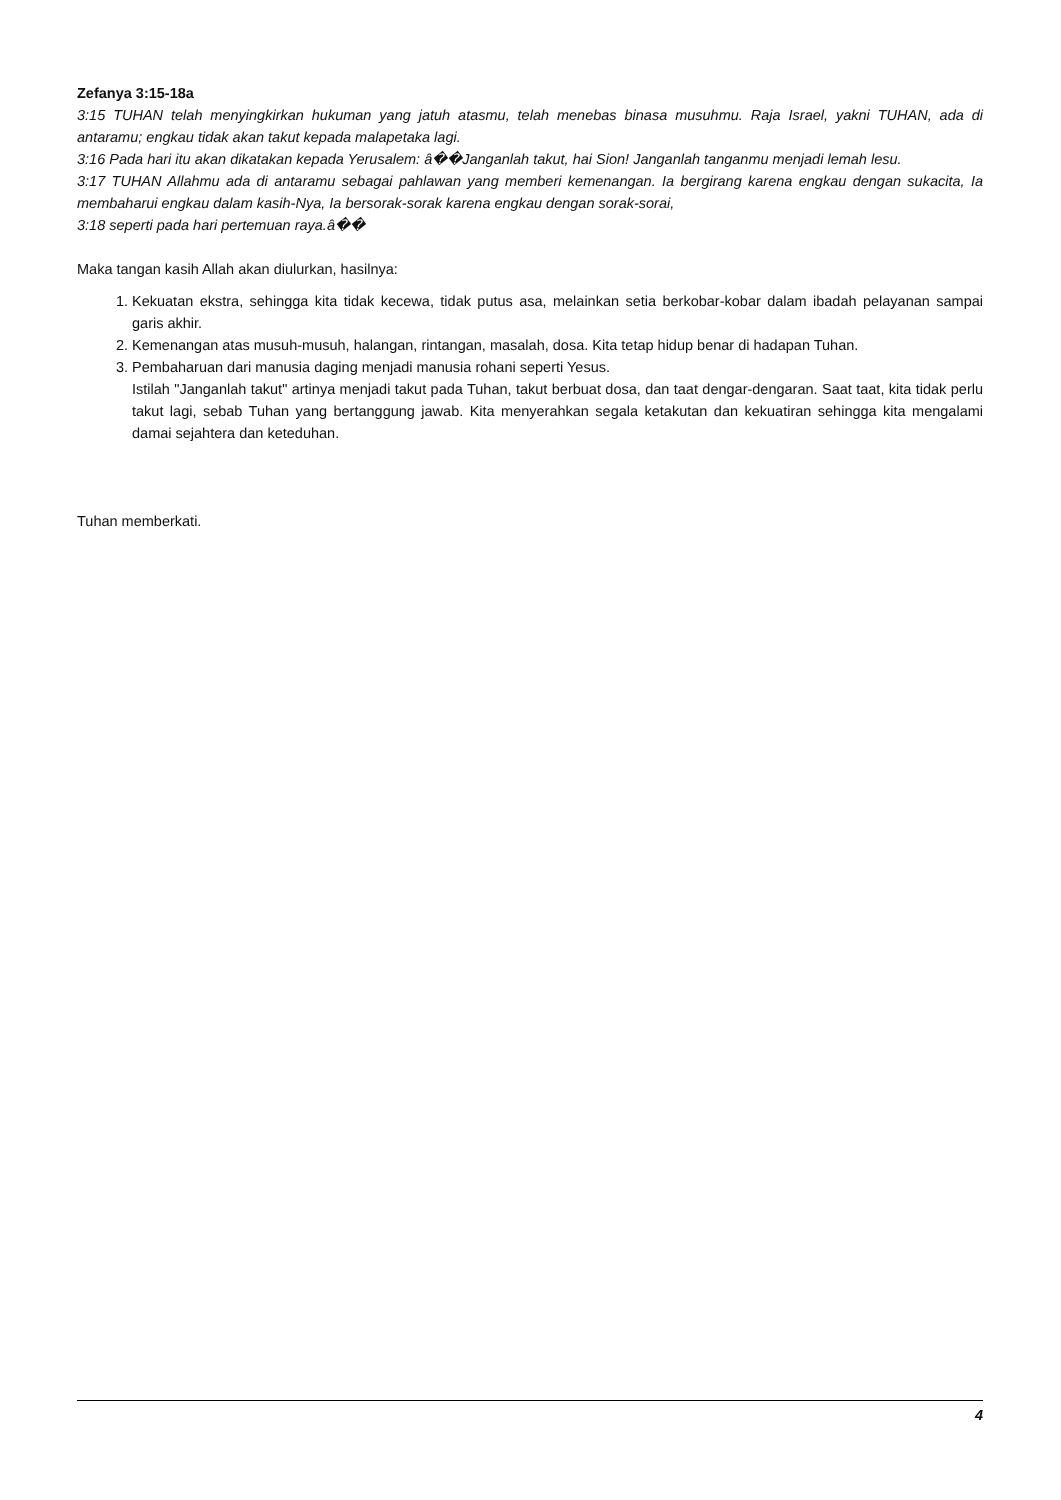Zefanya 3:15-18a
3:15 TUHAN telah menyingkirkan hukuman yang jatuh atasmu, telah menebas binasa musuhmu. Raja Israel, yakni TUHAN, ada di antaramu; engkau tidak akan takut kepada malapetaka lagi.
3:16 Pada hari itu akan dikatakan kepada Yerusalem: â��Janganlah takut, hai Sion! Janganlah tanganmu menjadi lemah lesu.
3:17 TUHAN Allahmu ada di antaramu sebagai pahlawan yang memberi kemenangan. Ia bergirang karena engkau dengan sukacita, Ia membaharui engkau dalam kasih-Nya, Ia bersorak-sorak karena engkau dengan sorak-sorai,
3:18 seperti pada hari pertemuan raya.â��
Maka tangan kasih Allah akan diulurkan, hasilnya:
1. Kekuatan ekstra, sehingga kita tidak kecewa, tidak putus asa, melainkan setia berkobar-kobar dalam ibadah pelayanan sampai garis akhir.
2. Kemenangan atas musuh-musuh, halangan, rintangan, masalah, dosa. Kita tetap hidup benar di hadapan Tuhan.
3. Pembaharuan dari manusia daging menjadi manusia rohani seperti Yesus.
Istilah "Janganlah takut" artinya menjadi takut pada Tuhan, takut berbuat dosa, dan taat dengar-dengaran. Saat taat, kita tidak perlu takut lagi, sebab Tuhan yang bertanggung jawab. Kita menyerahkan segala ketakutan dan kekuatiran sehingga kita mengalami damai sejahtera dan keteduhan.
Tuhan memberkati.
4